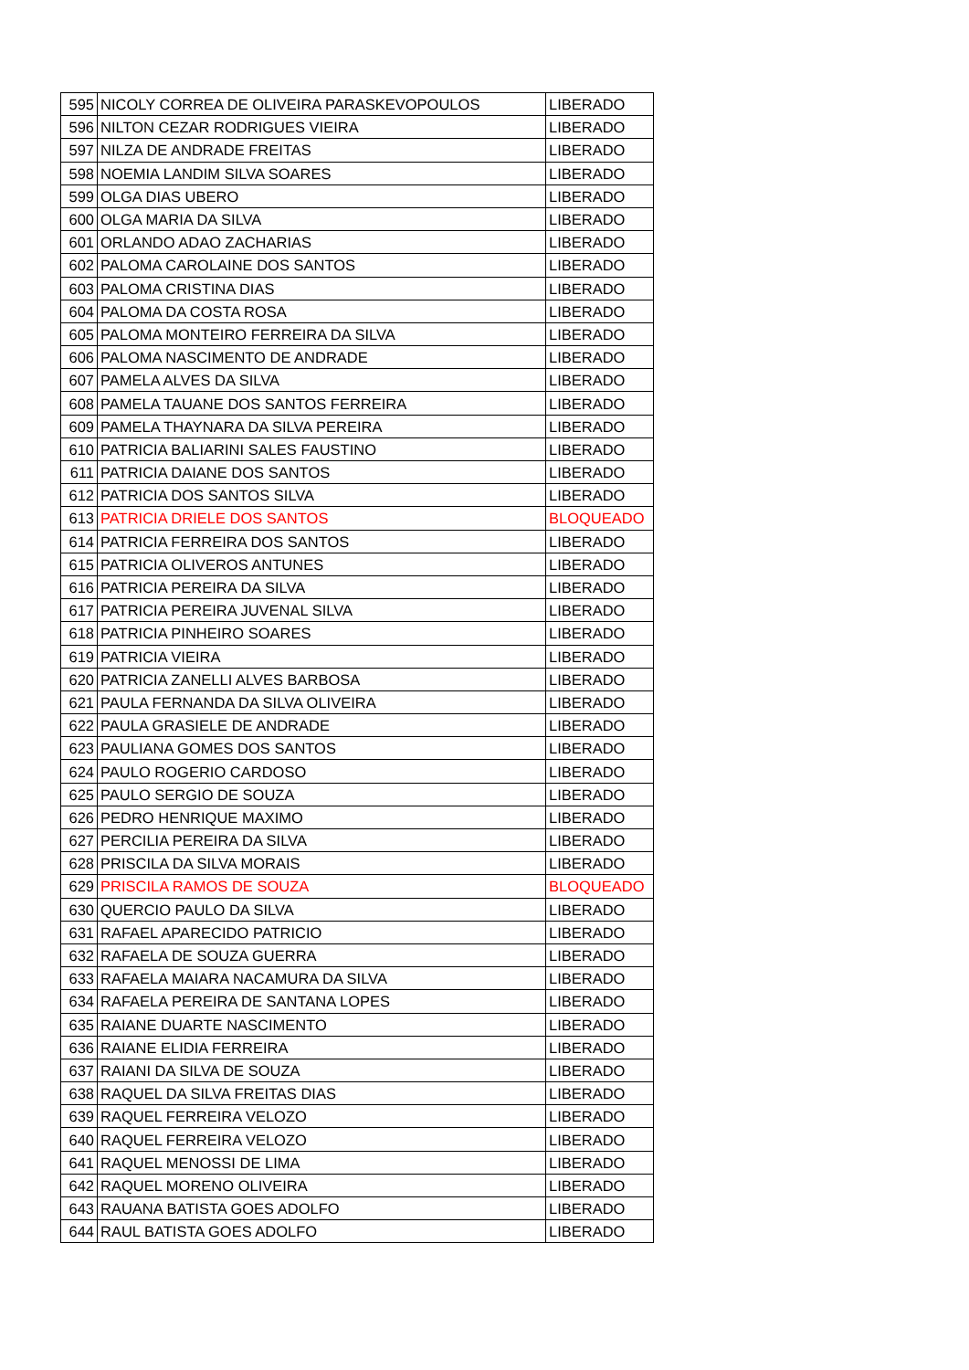| 595 | NICOLY CORREA DE OLIVEIRA PARASKEVOPOULOS | LIBERADO |
| 596 | NILTON CEZAR RODRIGUES VIEIRA | LIBERADO |
| 597 | NILZA DE ANDRADE FREITAS | LIBERADO |
| 598 | NOEMIA LANDIM SILVA SOARES | LIBERADO |
| 599 | OLGA DIAS UBERO | LIBERADO |
| 600 | OLGA MARIA DA SILVA | LIBERADO |
| 601 | ORLANDO ADAO ZACHARIAS | LIBERADO |
| 602 | PALOMA CAROLAINE DOS SANTOS | LIBERADO |
| 603 | PALOMA CRISTINA DIAS | LIBERADO |
| 604 | PALOMA DA COSTA ROSA | LIBERADO |
| 605 | PALOMA MONTEIRO FERREIRA DA SILVA | LIBERADO |
| 606 | PALOMA NASCIMENTO DE ANDRADE | LIBERADO |
| 607 | PAMELA ALVES DA SILVA | LIBERADO |
| 608 | PAMELA TAUANE DOS SANTOS FERREIRA | LIBERADO |
| 609 | PAMELA THAYNARA DA SILVA PEREIRA | LIBERADO |
| 610 | PATRICIA BALIARINI SALES FAUSTINO | LIBERADO |
| 611 | PATRICIA DAIANE DOS SANTOS | LIBERADO |
| 612 | PATRICIA DOS SANTOS SILVA | LIBERADO |
| 613 | PATRICIA DRIELE DOS SANTOS | BLOQUEADO |
| 614 | PATRICIA FERREIRA DOS SANTOS | LIBERADO |
| 615 | PATRICIA OLIVEROS ANTUNES | LIBERADO |
| 616 | PATRICIA PEREIRA DA SILVA | LIBERADO |
| 617 | PATRICIA PEREIRA JUVENAL SILVA | LIBERADO |
| 618 | PATRICIA PINHEIRO SOARES | LIBERADO |
| 619 | PATRICIA VIEIRA | LIBERADO |
| 620 | PATRICIA ZANELLI ALVES BARBOSA | LIBERADO |
| 621 | PAULA FERNANDA DA SILVA OLIVEIRA | LIBERADO |
| 622 | PAULA GRASIELE DE ANDRADE | LIBERADO |
| 623 | PAULIANA GOMES DOS SANTOS | LIBERADO |
| 624 | PAULO ROGERIO CARDOSO | LIBERADO |
| 625 | PAULO SERGIO DE SOUZA | LIBERADO |
| 626 | PEDRO HENRIQUE MAXIMO | LIBERADO |
| 627 | PERCILIA PEREIRA DA SILVA | LIBERADO |
| 628 | PRISCILA DA SILVA MORAIS | LIBERADO |
| 629 | PRISCILA RAMOS DE SOUZA | BLOQUEADO |
| 630 | QUERCIO PAULO DA SILVA | LIBERADO |
| 631 | RAFAEL APARECIDO PATRICIO | LIBERADO |
| 632 | RAFAELA DE SOUZA GUERRA | LIBERADO |
| 633 | RAFAELA MAIARA NACAMURA DA SILVA | LIBERADO |
| 634 | RAFAELA PEREIRA DE SANTANA LOPES | LIBERADO |
| 635 | RAIANE DUARTE NASCIMENTO | LIBERADO |
| 636 | RAIANE ELIDIA FERREIRA | LIBERADO |
| 637 | RAIANI DA SILVA DE SOUZA | LIBERADO |
| 638 | RAQUEL DA SILVA FREITAS DIAS | LIBERADO |
| 639 | RAQUEL FERREIRA VELOZO | LIBERADO |
| 640 | RAQUEL FERREIRA VELOZO | LIBERADO |
| 641 | RAQUEL MENOSSI DE LIMA | LIBERADO |
| 642 | RAQUEL MORENO OLIVEIRA | LIBERADO |
| 643 | RAUANA BATISTA GOES ADOLFO | LIBERADO |
| 644 | RAUL BATISTA GOES ADOLFO | LIBERADO |